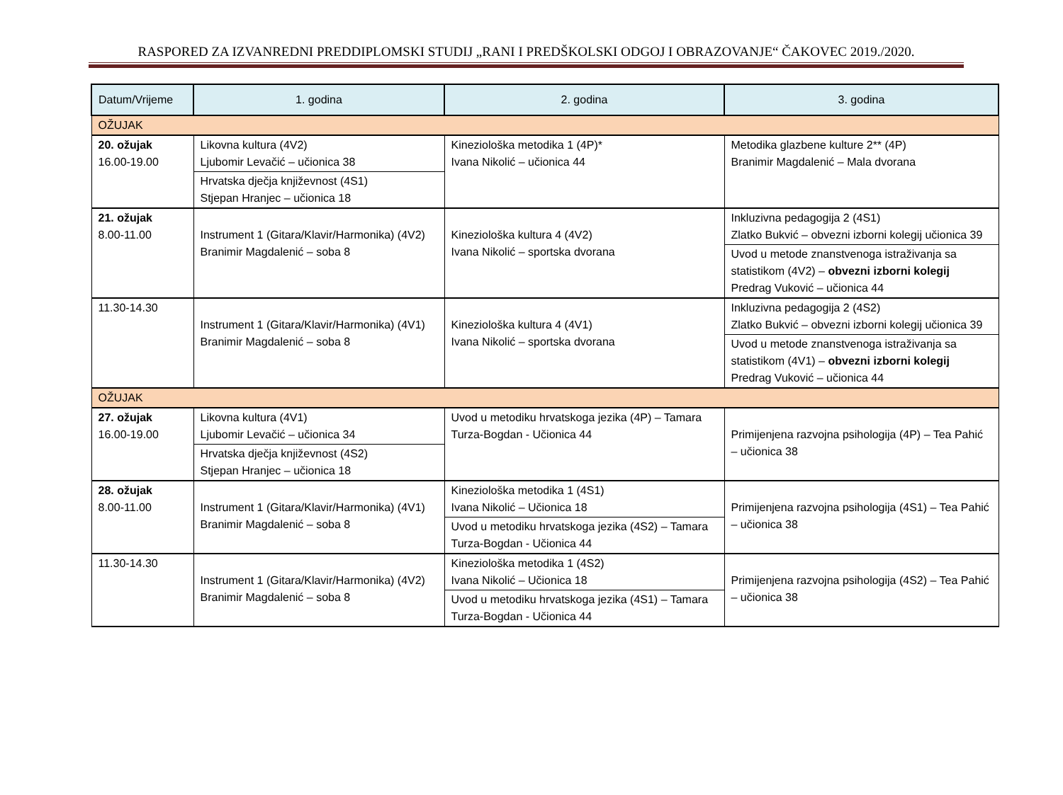RASPORED ZA IZVANREDNI PREDDIPLOMSKI STUDIJ „RANI I PREDŠKOLSKI ODGOJ I OBRAZOVANJE“ ČAKOVEC 2019./2020.
| Datum/Vrijeme | 1. godina | 2. godina | 3. godina |
| --- | --- | --- | --- |
| OŽUJAK | | | |
| 20. ožujak 16.00-19.00 | Likovna kultura (4V2) Ljubomir Levačić – učionica 38 | Kineziološka metodika 1 (4P)* Ivana Nikolić – učionica 44 | Metodika glazbene kulture 2** (4P) Branimir Magdalenić – Mala dvorana |
| | Hrvatska dječja književnost (4S1) Stjepan Hranjec – učionica 18 | | |
| 21. ožujak 8.00-11.00 | Instrument 1 (Gitara/Klavir/Harmonika) (4V2) Branimir Magdalenić – soba 8 | Kineziološka kultura 4 (4V2) Ivana Nikolić – sportska dvorana | Inkluzivna pedagogija 2 (4S1) Zlatko Bukvić – obvezni izborni kolegij učionica 39 |
| | | | Uvod u metode znanstvenoga istraživanja sa statistikom (4V2) – obvezni izborni kolegij Predrag Vuković – učionica 44 |
| 11.30-14.30 | Instrument 1 (Gitara/Klavir/Harmonika) (4V1) Branimir Magdalenić – soba 8 | Kineziološka kultura 4 (4V1) Ivana Nikolić – sportska dvorana | Inkluzivna pedagogija 2 (4S2) Zlatko Bukvić – obvezni izborni kolegij učionica 39 |
| | | | Uvod u metode znanstvenoga istraživanja sa statistikom (4V1) – obvezni izborni kolegij Predrag Vuković – učionica 44 |
| OŽUJAK | | | |
| 27. ožujak 16.00-19.00 | Likovna kultura (4V1) Ljubomir Levačić – učionica 34 | Uvod u metodiku hrvatskoga jezika (4P) – Tamara Turza-Bogdan - Učionica 44 | Primijenjena razvojna psihologija (4P) – Tea Pahić – učionica 38 |
| | Hrvatska dječja književnost (4S2) Stjepan Hranjec – učionica 18 | | |
| 28. ožujak 8.00-11.00 | Instrument 1 (Gitara/Klavir/Harmonika) (4V1) Branimir Magdalenić – soba 8 | Kineziološka metodika 1 (4S1) Ivana Nikolić – Učionica 18 | Primijenjena razvojna psihologija (4S1) – Tea Pahić – učionica 38 |
| | | Uvod u metodiku hrvatskoga jezika (4S2) – Tamara Turza-Bogdan - Učionica 44 | |
| 11.30-14.30 | Instrument 1 (Gitara/Klavir/Harmonika) (4V2) Branimir Magdalenić – soba 8 | Kineziološka metodika 1 (4S2) Ivana Nikolić – Učionica 18 | Primijenjena razvojna psihologija (4S2) – Tea Pahić – učionica 38 |
| | | Uvod u metodiku hrvatskoga jezika (4S1) – Tamara Turza-Bogdan - Učionica 44 | |